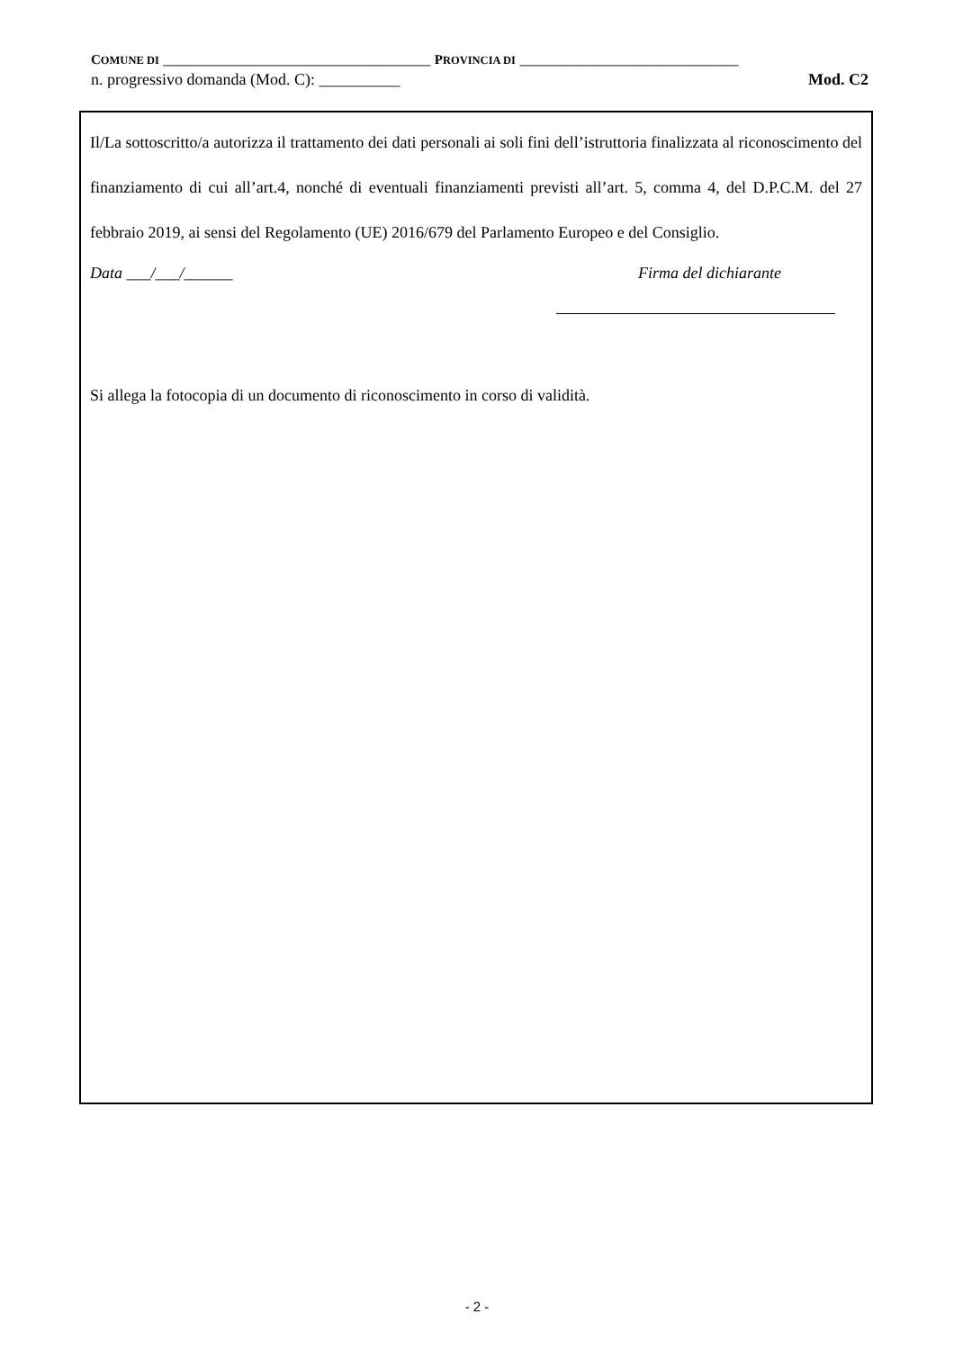COMUNE DI _________________________________ PROVINCIA DI ___________________________
n. progressivo domanda (Mod. C): __________ Mod. C2
Il/La sottoscritto/a autorizza il trattamento dei dati personali ai soli fini dell’istruttoria finalizzata al riconoscimento del finanziamento di cui all’art.4, nonché di eventuali finanziamenti previsti all’art. 5, comma 4, del D.P.C.M. del 27 febbraio 2019, ai sensi del Regolamento (UE) 2016/679 del Parlamento Europeo e del Consiglio.
Data ___/___/______ Firma del dichiarante
Si allega la fotocopia di un documento di riconoscimento in corso di validità.
- 2 -